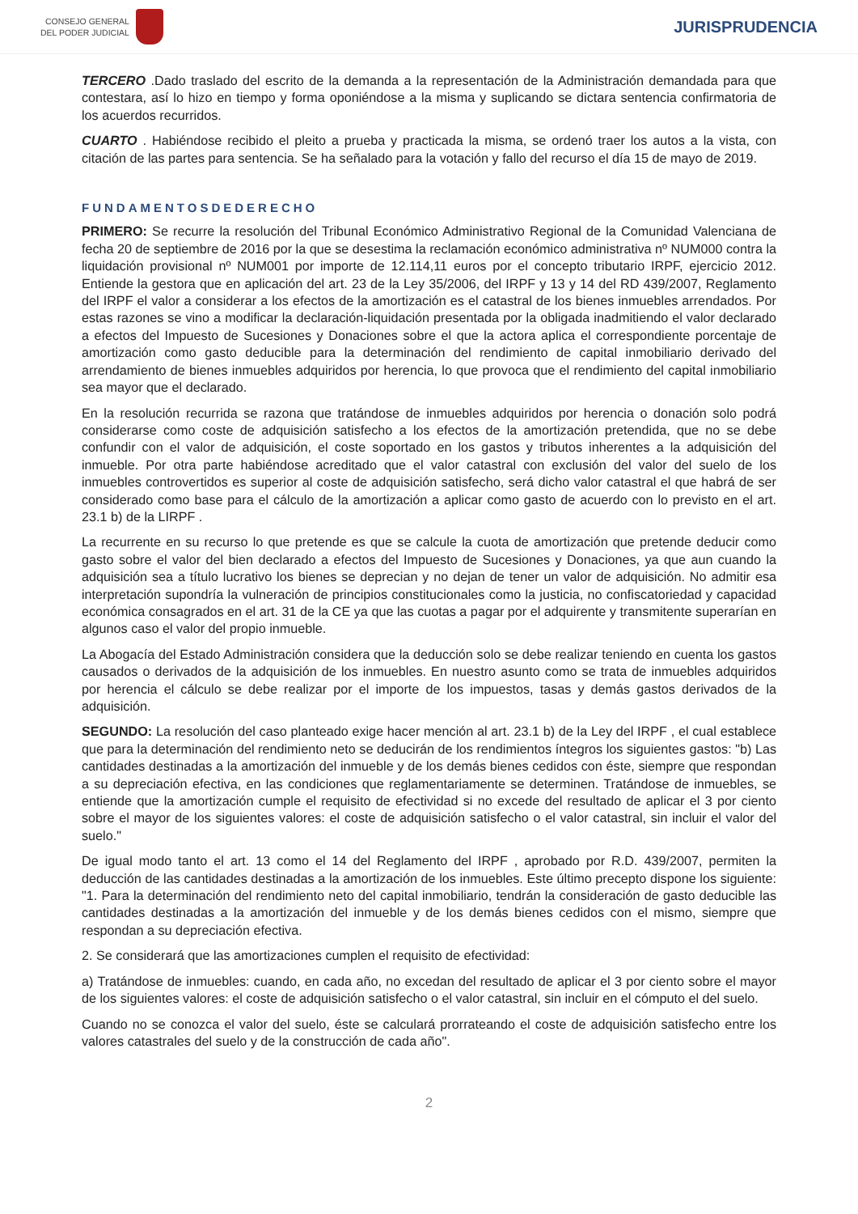CONSEJO GENERAL
DEL PODER JUDICIAL
JURISPRUDENCIA
TERCERO .Dado traslado del escrito de la demanda a la representación de la Administración demandada para que contestara, así lo hizo en tiempo y forma oponiéndose a la misma y suplicando se dictara sentencia confirmatoria de los acuerdos recurridos.
CUARTO . Habiéndose recibido el pleito a prueba y practicada la misma, se ordenó traer los autos a la vista, con citación de las partes para sentencia. Se ha señalado para la votación y fallo del recurso el día 15 de mayo de 2019.
FUNDAMENTOSDEDERECHO
PRIMERO: Se recurre la resolución del Tribunal Económico Administrativo Regional de la Comunidad Valenciana de fecha 20 de septiembre de 2016 por la que se desestima la reclamación económico administrativa nº NUM000 contra la liquidación provisional nº NUM001 por importe de 12.114,11 euros por el concepto tributario IRPF, ejercicio 2012. Entiende la gestora que en aplicación del art. 23 de la Ley 35/2006, del IRPF y 13 y 14 del RD 439/2007, Reglamento del IRPF el valor a considerar a los efectos de la amortización es el catastral de los bienes inmuebles arrendados. Por estas razones se vino a modificar la declaración-liquidación presentada por la obligada inadmitiendo el valor declarado a efectos del Impuesto de Sucesiones y Donaciones sobre el que la actora aplica el correspondiente porcentaje de amortización como gasto deducible para la determinación del rendimiento de capital inmobiliario derivado del arrendamiento de bienes inmuebles adquiridos por herencia, lo que provoca que el rendimiento del capital inmobiliario sea mayor que el declarado.
En la resolución recurrida se razona que tratándose de inmuebles adquiridos por herencia o donación solo podrá considerarse como coste de adquisición satisfecho a los efectos de la amortización pretendida, que no se debe confundir con el valor de adquisición, el coste soportado en los gastos y tributos inherentes a la adquisición del inmueble. Por otra parte habiéndose acreditado que el valor catastral con exclusión del valor del suelo de los inmuebles controvertidos es superior al coste de adquisición satisfecho, será dicho valor catastral el que habrá de ser considerado como base para el cálculo de la amortización a aplicar como gasto de acuerdo con lo previsto en el art. 23.1 b) de la LIRPF .
La recurrente en su recurso lo que pretende es que se calcule la cuota de amortización que pretende deducir como gasto sobre el valor del bien declarado a efectos del Impuesto de Sucesiones y Donaciones, ya que aun cuando la adquisición sea a título lucrativo los bienes se deprecian y no dejan de tener un valor de adquisición. No admitir esa interpretación supondría la vulneración de principios constitucionales como la justicia, no confiscatoriedad y capacidad económica consagrados en el art. 31 de la CE ya que las cuotas a pagar por el adquirente y transmitente superarían en algunos caso el valor del propio inmueble.
La Abogacía del Estado Administración considera que la deducción solo se debe realizar teniendo en cuenta los gastos causados o derivados de la adquisición de los inmuebles. En nuestro asunto como se trata de inmuebles adquiridos por herencia el cálculo se debe realizar por el importe de los impuestos, tasas y demás gastos derivados de la adquisición.
SEGUNDO: La resolución del caso planteado exige hacer mención al art. 23.1 b) de la Ley del IRPF , el cual establece que para la determinación del rendimiento neto se deducirán de los rendimientos íntegros los siguientes gastos: "b) Las cantidades destinadas a la amortización del inmueble y de los demás bienes cedidos con éste, siempre que respondan a su depreciación efectiva, en las condiciones que reglamentariamente se determinen. Tratándose de inmuebles, se entiende que la amortización cumple el requisito de efectividad si no excede del resultado de aplicar el 3 por ciento sobre el mayor de los siguientes valores: el coste de adquisición satisfecho o el valor catastral, sin incluir el valor del suelo."
De igual modo tanto el art. 13 como el 14 del Reglamento del IRPF , aprobado por R.D. 439/2007, permiten la deducción de las cantidades destinadas a la amortización de los inmuebles. Este último precepto dispone los siguiente: "1. Para la determinación del rendimiento neto del capital inmobiliario, tendrán la consideración de gasto deducible las cantidades destinadas a la amortización del inmueble y de los demás bienes cedidos con el mismo, siempre que respondan a su depreciación efectiva.
2. Se considerará que las amortizaciones cumplen el requisito de efectividad:
a) Tratándose de inmuebles: cuando, en cada año, no excedan del resultado de aplicar el 3 por ciento sobre el mayor de los siguientes valores: el coste de adquisición satisfecho o el valor catastral, sin incluir en el cómputo el del suelo.
Cuando no se conozca el valor del suelo, éste se calculará prorrateando el coste de adquisición satisfecho entre los valores catastrales del suelo y de la construcción de cada año".
2